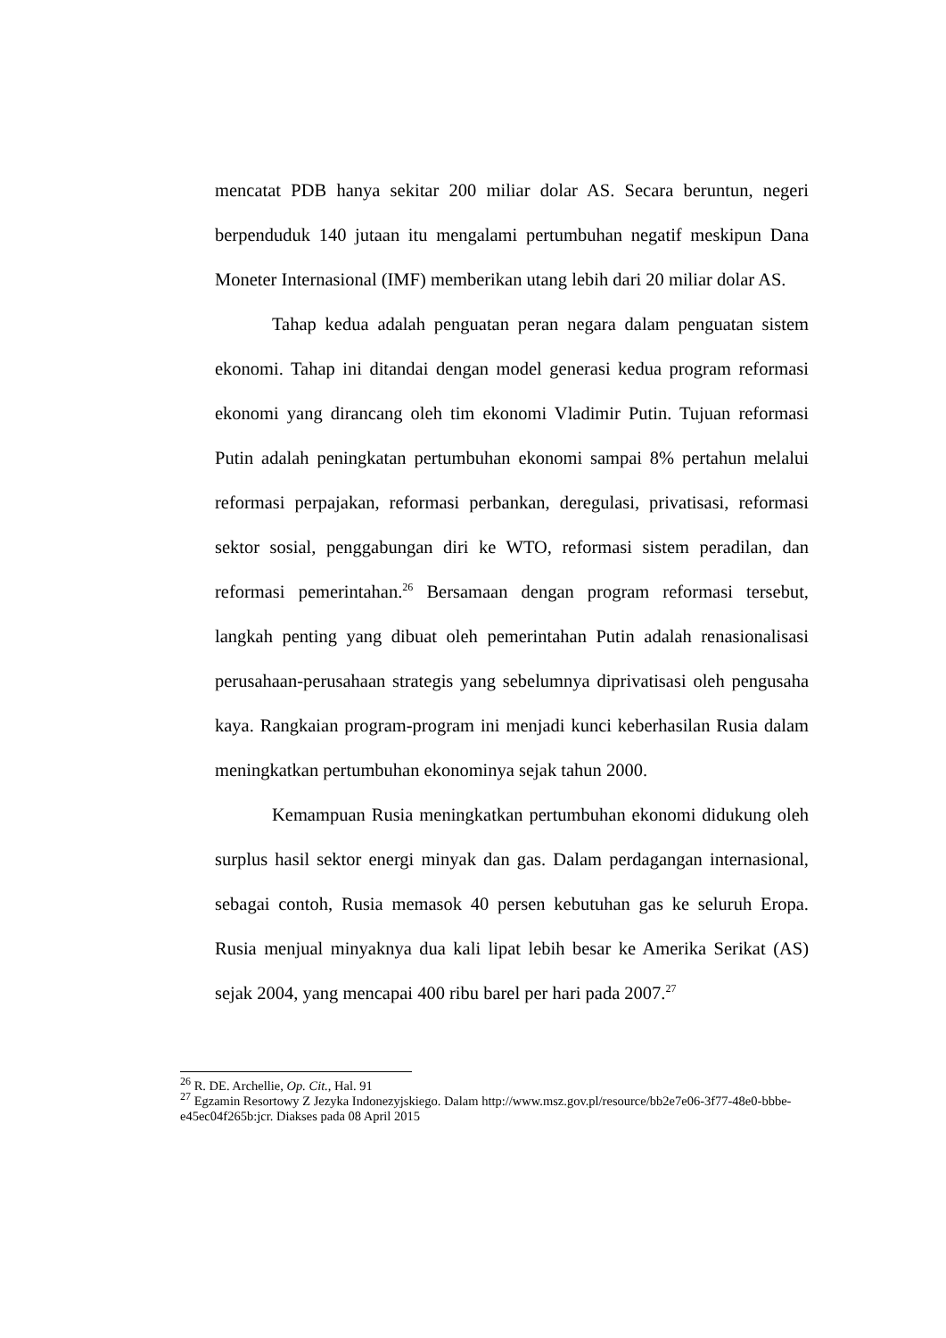mencatat PDB hanya sekitar 200 miliar dolar AS. Secara beruntun, negeri berpenduduk 140 jutaan itu mengalami pertumbuhan negatif meskipun Dana Moneter Internasional (IMF) memberikan utang lebih dari 20 miliar dolar AS.
Tahap kedua adalah penguatan peran negara dalam penguatan sistem ekonomi. Tahap ini ditandai dengan model generasi kedua program reformasi ekonomi yang dirancang oleh tim ekonomi Vladimir Putin. Tujuan reformasi Putin adalah peningkatan pertumbuhan ekonomi sampai 8% pertahun melalui reformasi perpajakan, reformasi perbankan, deregulasi, privatisasi, reformasi sektor sosial, penggabungan diri ke WTO, reformasi sistem peradilan, dan reformasi pemerintahan.<sup>26</sup> Bersamaan dengan program reformasi tersebut, langkah penting yang dibuat oleh pemerintahan Putin adalah renasionalisasi perusahaan-perusahaan strategis yang sebelumnya diprivatisasi oleh pengusaha kaya. Rangkaian program-program ini menjadi kunci keberhasilan Rusia dalam meningkatkan pertumbuhan ekonominya sejak tahun 2000.
Kemampuan Rusia meningkatkan pertumbuhan ekonomi didukung oleh surplus hasil sektor energi minyak dan gas. Dalam perdagangan internasional, sebagai contoh, Rusia memasok 40 persen kebutuhan gas ke seluruh Eropa. Rusia menjual minyaknya dua kali lipat lebih besar ke Amerika Serikat (AS) sejak 2004, yang mencapai 400 ribu barel per hari pada 2007.<sup>27</sup>
<sup>26</sup> R. DE. Archellie, Op. Cit., Hal. 91
<sup>27</sup> Egzamin Resortowy Z Jezyka Indonezyjskiego. Dalam http://www.msz.gov.pl/resource/bb2e7e06-3f77-48e0-bbbe-e45ec04f265b:jcr. Diakses pada 08 April 2015